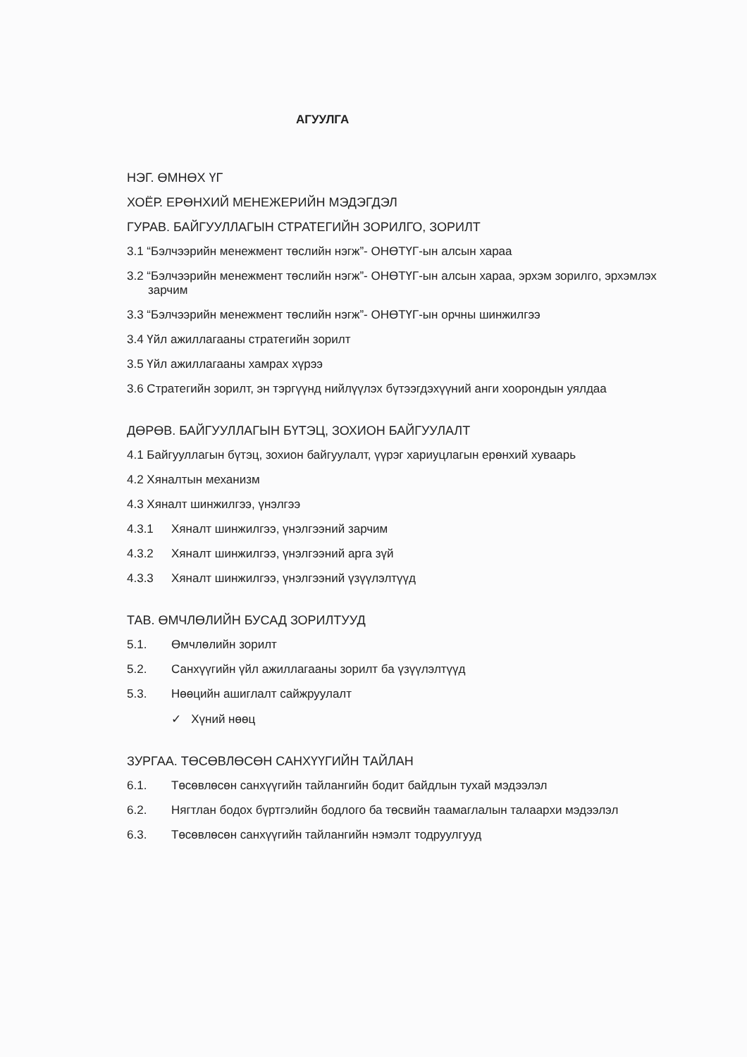АГУУЛГА
НЭГ. ӨМНӨХ ҮГ
ХОЁР. ЕРӨНХИЙ МЕНЕЖЕРИЙН МЭДЭГДЭЛ
ГУРАВ. БАЙГУУЛЛАГЫН СТРАТЕГИЙН ЗОРИЛГО, ЗОРИЛТ
3.1 “Бэлчээрийн менежмент төслийн нэгж”- ОНӨТҮГ-ын алсын хараа
3.2 “Бэлчээрийн менежмент төслийн нэгж”- ОНӨТҮГ-ын алсын хараа, эрхэм зорилго, эрхэмлэх
зарчим
3.3 “Бэлчээрийн менежмент төслийн нэгж”- ОНӨТҮГ-ын орчны шинжилгээ
3.4 Үйл ажиллагааны стратегийн зорилт
3.5 Үйл ажиллагааны хамрах хүрээ
3.6 Стратегийн зорилт, эн тэргүүнд нийлүүлэх бүтээгдэхүүний анги хоорондын уялдаа
ДӨРӨВ. БАЙГУУЛЛАГЫН БҮТЭЦ, ЗОХИОН БАЙГУУЛАЛТ
4.1 Байгууллагын бүтэц, зохион байгуулалт, үүрэг хариуцлагын ерөнхий хуваарь
4.2 Хяналтын механизм
4.3 Хяналт шинжилгээ, үнэлгээ
4.3.1 Хяналт шинжилгээ, үнэлгээний зарчим
4.3.2 Хяналт шинжилгээ, үнэлгээний арга зүй
4.3.3 Хяналт шинжилгээ, үнэлгээний үзүүлэлтүүд
ТАВ. ӨМЧЛӨЛИЙН БУСАД ЗОРИЛТУУД
5.1. Өмчлөлийн зорилт
5.2. Санхүүгийн үйл ажиллагааны зорилт ба үзүүлэлтүүд
5.3. Нөөцийн ашиглалт сайжруулалт
✓ Хүний нөөц
ЗУРГАА. ТӨСӨВЛӨСӨН САНХҮҮГИЙН ТАЙЛАН
6.1. Төсөвлөсөн санхүүгийн тайлангийн бодит байдлын тухай мэдээлэл
6.2. Нягтлан бодох бүртгэлийн бодлого ба төсвийн таамаглалын талаархи мэдээлэл
6.3. Төсөвлөсөн санхүүгийн тайлангийн нэмэлт тодруулгууд